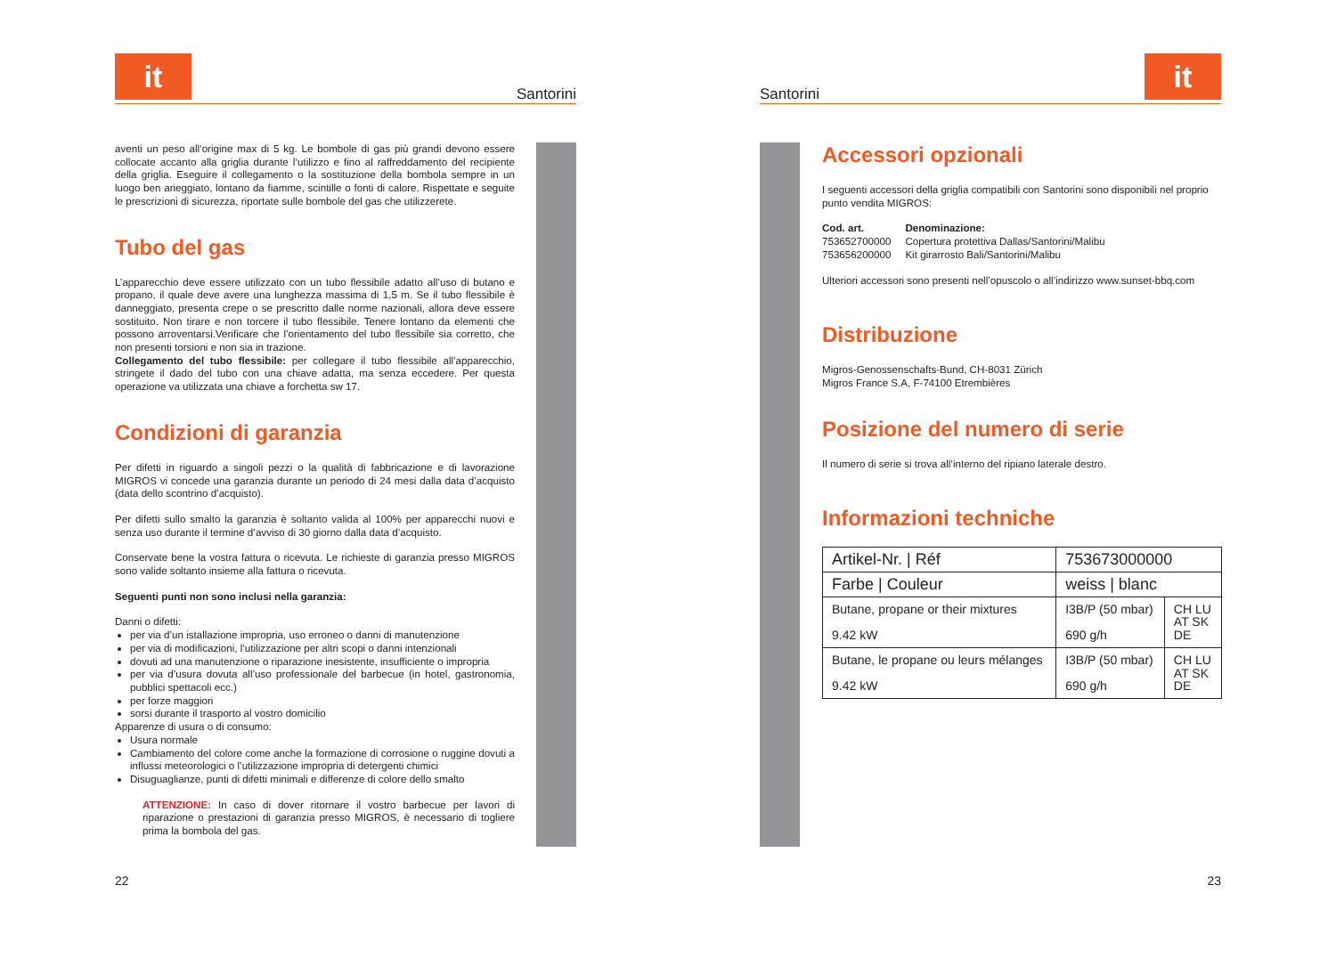it
Santorini
aventi un peso all‘origine max di 5 kg. Le bombole di gas più grandi devono essere collocate accanto alla griglia durante l‘utilizzo e fino al raffreddamento del recipiente della griglia. Eseguire il collegamento o la sostituzione della bombola sempre in un luogo ben arieggiato, lontano da fiamme, scintille o fonti di calore. Rispettate e seguite le prescrizioni di sicurezza, riportate sulle bombole del gas che utilizzerete.
Tubo del gas
L’apparecchio deve essere utilizzato con un tubo flessibile adatto all’uso di butano e propano, il quale deve avere una lunghezza massima di 1,5 m. Se il tubo flessibile è danneggiato, presenta crepe o se prescritto dalle norme nazionali, allora deve essere sostituito. Non tirare e non torcere il tubo flessibile. Tenere lontano da elementi che possono arroventarsi.Verificare che l’orientamento del tubo flessibile sia corretto, che non presenti torsioni e non sia in trazione.
Collegamento del tubo flessibile: per collegare il tubo flessibile all’apparecchio, stringete il dado del tubo con una chiave adatta, ma senza eccedere. Per questa operazione va utilizzata una chiave a forchetta sw 17.
Condizioni di garanzia
Per difetti in riguardo a singoli pezzi o la qualità di fabbricazione e di lavorazione MIGROS vi concede una garanzia durante un periodo di 24 mesi dalla data d’acquisto (data dello scontrino d’acquisto).
Per difetti sullo smalto la garanzia è soltanto valida al 100% per apparecchi nuovi e senza uso durante il termine d’avviso di 30 giorno dalla data d’acquisto.
Conservate bene la vostra fattura o ricevuta. Le richieste di garanzia presso MIGROS sono valide soltanto insieme alla fattura o ricevuta.
Seguenti punti non sono inclusi nella garanzia:
Danni o difetti:
per via d’un istallazione impropria, uso erroneo o danni di manutenzione
per via di modificazioni, l’utilizzazione per altri scopi o danni intenzionali
dovuti ad una manutenzione o riparazione inesistente, insufficiente o impropria
per via d’usura dovuta all’uso professionale del barbecue (in hotel, gastronomia, pubblici spettacoli ecc.)
per forze maggiori
sorsi durante il trasporto al vostro domicilio
Apparenze di usura o di consumo:
Usura normale
Cambiamento del colore come anche la formazione di corrosione o ruggine dovuti a influssi meteorologici o l’utilizzazione impropria di detergenti chimici
Disuguaglianze, punti di difetti minimali e differenze di colore dello smalto
ATTENZIONE: In caso di dover ritornare il vostro barbecue per lavori di riparazione o prestazioni di garanzia presso MIGROS, è necessario di togliere prima la bombola del gas.
22
Santorini
it
Accessori opzionali
I seguenti accessori della griglia compatibili con Santorini sono disponibili nel proprio punto vendita MIGROS:
| Cod. art. 753652700000 753656200000 | Denominazione: Copertura protettiva Dallas/Santorini/Malibu Kit girarrosto Bali/Santorini/Malibu |
Ulteriori accessori sono presenti nell’opuscolo o all’indirizzo www.sunset-bbq.com
Distribuzione
Migros-Genossenschafts-Bund, CH-8031 Zürich
Migros France S.A, F-74100 Etrembières
Posizione del numero di serie
Il numero di serie si trova all‘interno del ripiano laterale destro.
Informazioni techniche
| Artikel-Nr. / Réf | 753673000000 | |
| Farbe / Couleur | weiss / blanc | |
| Butane, propane or their mixtures 9.42 kW | I3B/P (50 mbar) 690 g/h | CH LU AT SK DE |
| Butane, le propane ou leurs mélanges 9.42 kW | I3B/P (50 mbar) 690 g/h | CH LU AT SK DE |
23